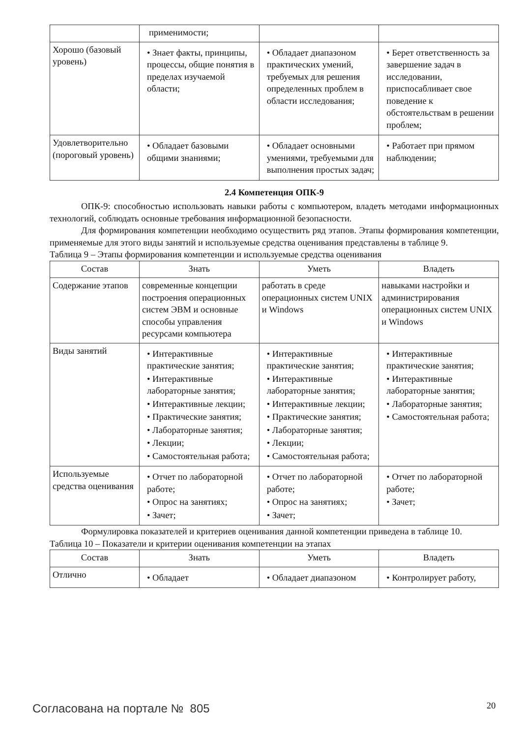| | применимости; | | |
| Хорошо (базовый уровень) | • Знает факты, принципы, процессы, общие понятия в пределах изучаемой области; | • Обладает диапазоном практических умений, требуемых для решения определенных проблем в области исследования; | • Берет ответственность за завершение задач в исследовании, приспосабливает свое поведение к обстоятельствам в решении проблем; |
| Удовлетворительно (пороговый уровень) | • Обладает базовыми общими знаниями; | • Обладает основными умениями, требуемыми для выполнения простых задач; | • Работает при прямом наблюдении; |
2.4 Компетенция ОПК-9
ОПК-9: способностью использовать навыки работы с компьютером, владеть методами информационных технологий, соблюдать основные требования информационной безопасности.
Для формирования компетенции необходимо осуществить ряд этапов. Этапы формирования компетенции, применяемые для этого виды занятий и используемые средства оценивания представлены в таблице 9.
Таблица 9 – Этапы формирования компетенции и используемые средства оценивания
| Состав | Знать | Уметь | Владеть |
| --- | --- | --- | --- |
| Содержание этапов | современные концепции построения операционных систем ЭВМ и основные способы управления ресурсами компьютера | работать в среде операционных систем UNIX и Windows | навыками настройки и администрирования операционных систем UNIX и Windows |
| Виды занятий | • Интерактивные практические занятия; • Интерактивные лабораторные занятия; • Интерактивные лекции; • Практические занятия; • Лабораторные занятия; • Лекции; • Самостоятельная работа; | • Интерактивные практические занятия; • Интерактивные лабораторные занятия; • Интерактивные лекции; • Практические занятия; • Лабораторные занятия; • Лекции; • Самостоятельная работа; | • Интерактивные практические занятия; • Интерактивные лабораторные занятия; • Лабораторные занятия; • Самостоятельная работа; |
| Используемые средства оценивания | • Отчет по лабораторной работе; • Опрос на занятиях; • Зачет; | • Отчет по лабораторной работе; • Опрос на занятиях; • Зачет; | • Отчет по лабораторной работе; • Зачет; |
Формулировка показателей и критериев оценивания данной компетенции приведена в таблице 10.
Таблица 10 – Показатели и критерии оценивания компетенции на этапах
| Состав | Знать | Уметь | Владеть |
| --- | --- | --- | --- |
| Отлично | • Обладает | • Обладает диапазоном | • Контролирует работу, |
Согласована на портале № 805 20